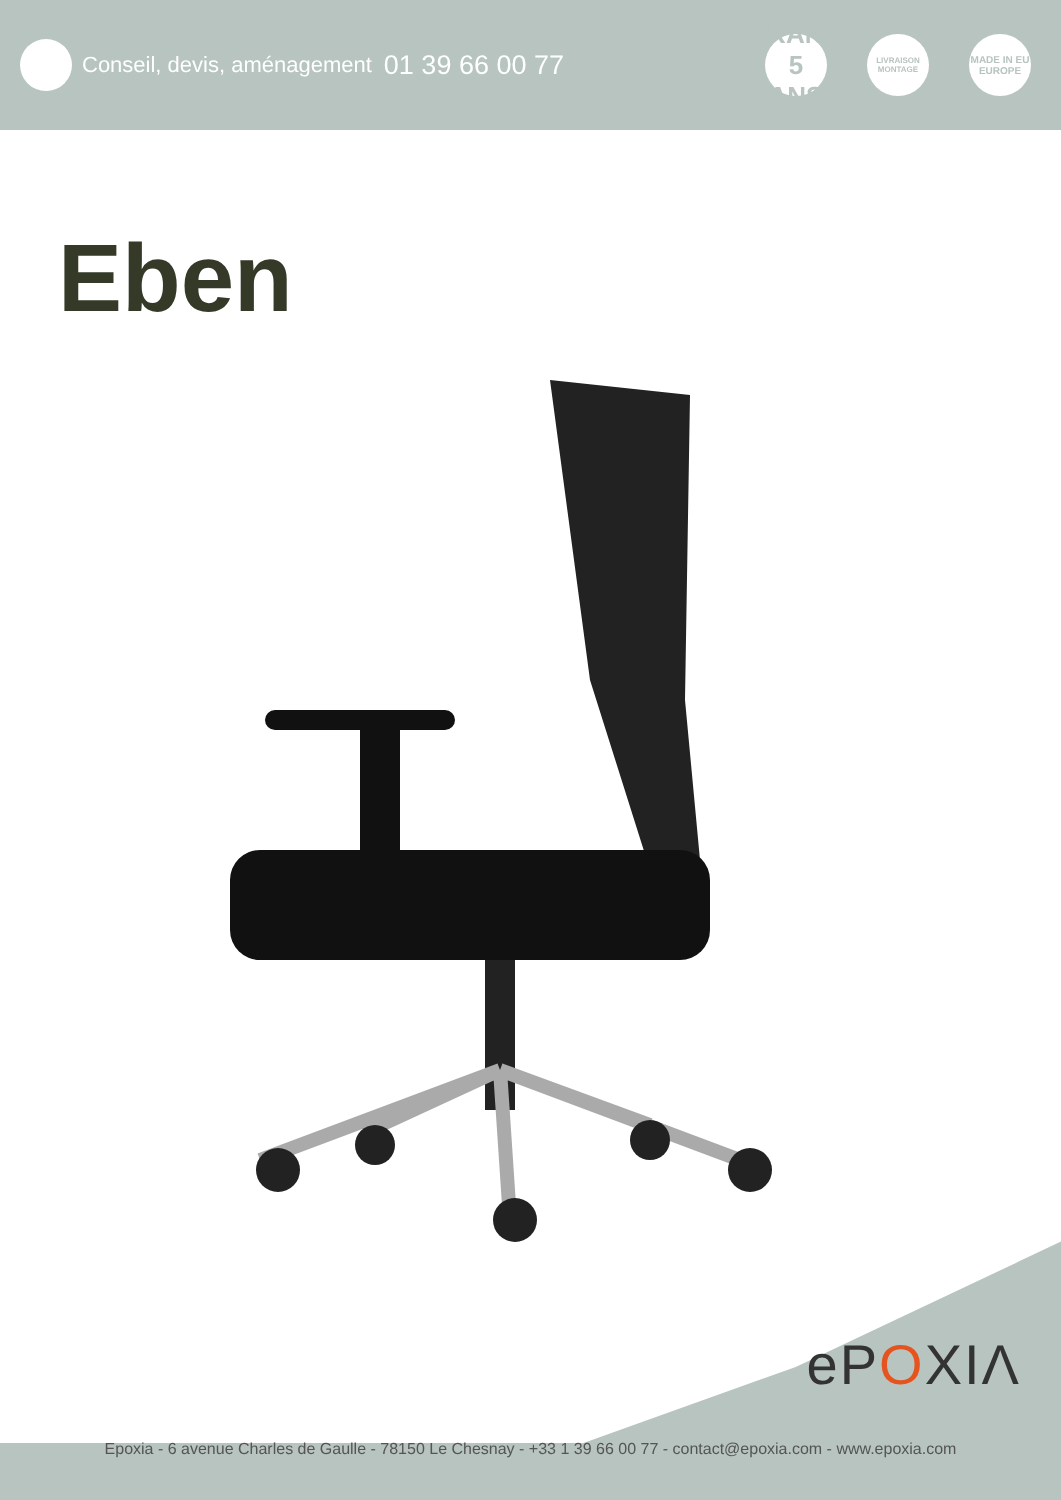Conseil, devis, aménagement 01 39 66 00 77
GARANTIE
5
ANS
LIVRAISON MONTAGE
MADE IN EU EUROPE
Eben
ePOXIΛ
Epoxia - 6 avenue Charles de Gaulle - 78150 Le Chesnay - +33 1 39 66 00 77 - contact@epoxia.com - www.epoxia.com